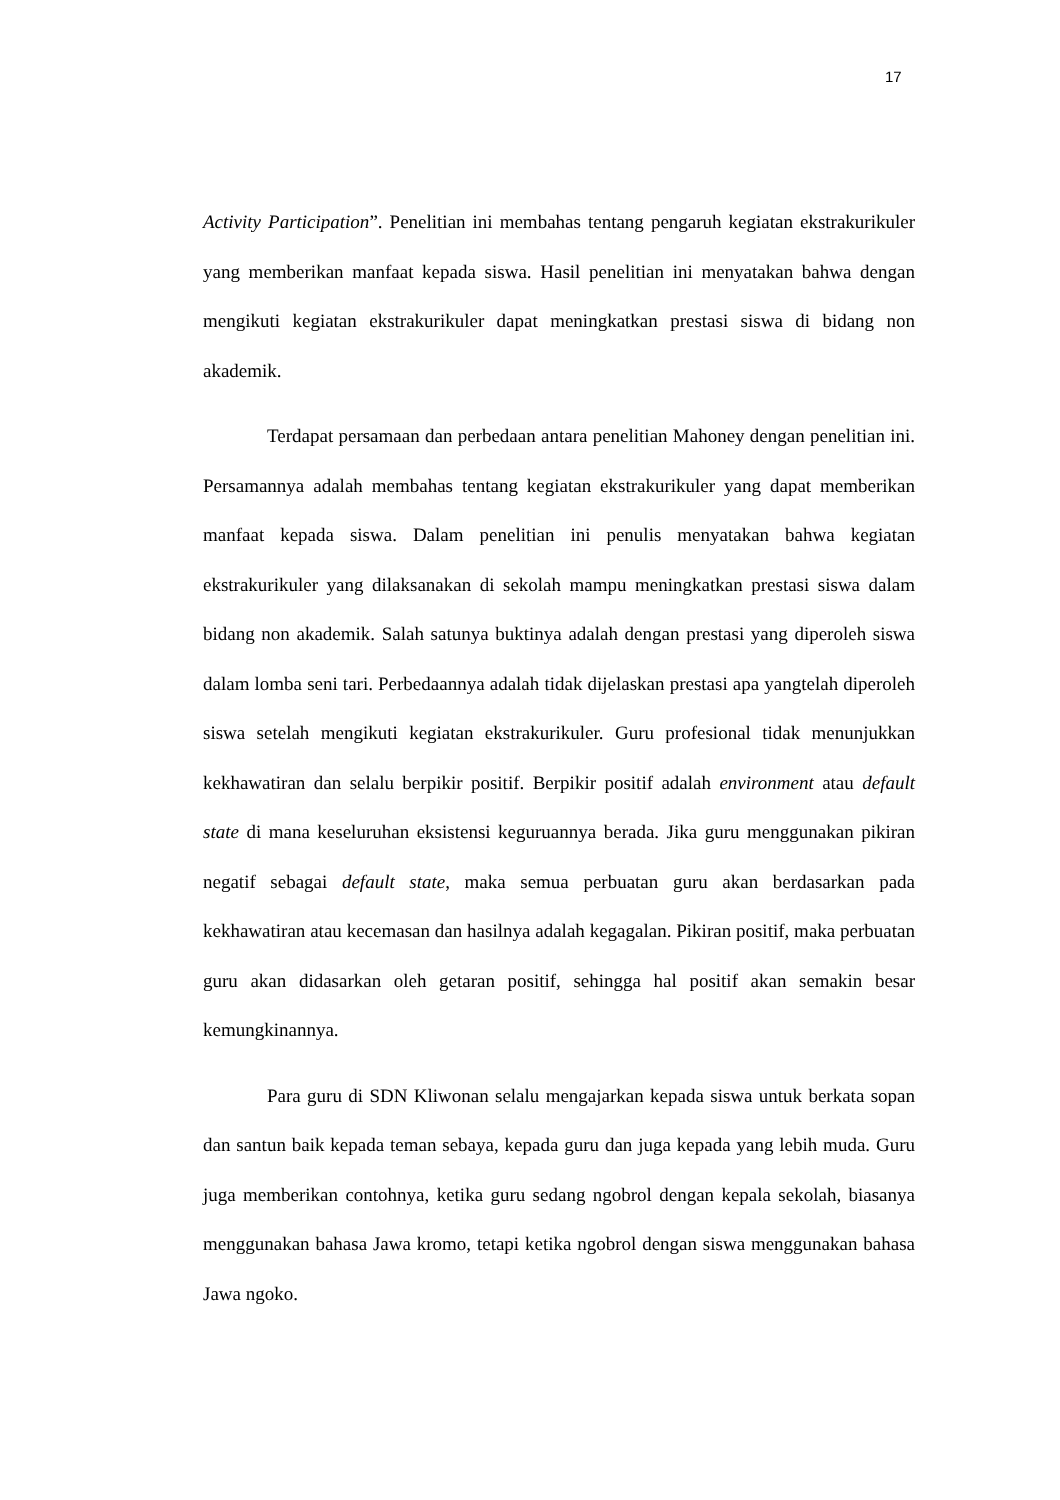17
Activity Participation”. Penelitian ini membahas tentang pengaruh kegiatan ekstrakurikuler yang memberikan manfaat kepada siswa. Hasil penelitian ini menyatakan bahwa dengan mengikuti kegiatan ekstrakurikuler dapat meningkatkan prestasi siswa di bidang non akademik.
Terdapat persamaan dan perbedaan antara penelitian Mahoney dengan penelitian ini. Persamannya adalah membahas tentang kegiatan ekstrakurikuler yang dapat memberikan manfaat kepada siswa. Dalam penelitian ini penulis menyatakan bahwa kegiatan ekstrakurikuler yang dilaksanakan di sekolah mampu meningkatkan prestasi siswa dalam bidang non akademik. Salah satunya buktinya adalah dengan prestasi yang diperoleh siswa dalam lomba seni tari. Perbedaannya adalah tidak dijelaskan prestasi apa yangtelah diperoleh siswa setelah mengikuti kegiatan ekstrakurikuler. Guru profesional tidak menunjukkan kekhawatiran dan selalu berpikir positif. Berpikir positif adalah environment atau default state di mana keseluruhan eksistensi keguruannya berada. Jika guru menggunakan pikiran negatif sebagai default state, maka semua perbuatan guru akan berdasarkan pada kekhawatiran atau kecemasan dan hasilnya adalah kegagalan. Pikiran positif, maka perbuatan guru akan didasarkan oleh getaran positif, sehingga hal positif akan semakin besar kemungkinannya.
Para guru di SDN Kliwonan selalu mengajarkan kepada siswa untuk berkata sopan dan santun baik kepada teman sebaya, kepada guru dan juga kepada yang lebih muda. Guru juga memberikan contohnya, ketika guru sedang ngobrol dengan kepala sekolah, biasanya menggunakan bahasa Jawa kromo, tetapi ketika ngobrol dengan siswa menggunakan bahasa Jawa ngoko.